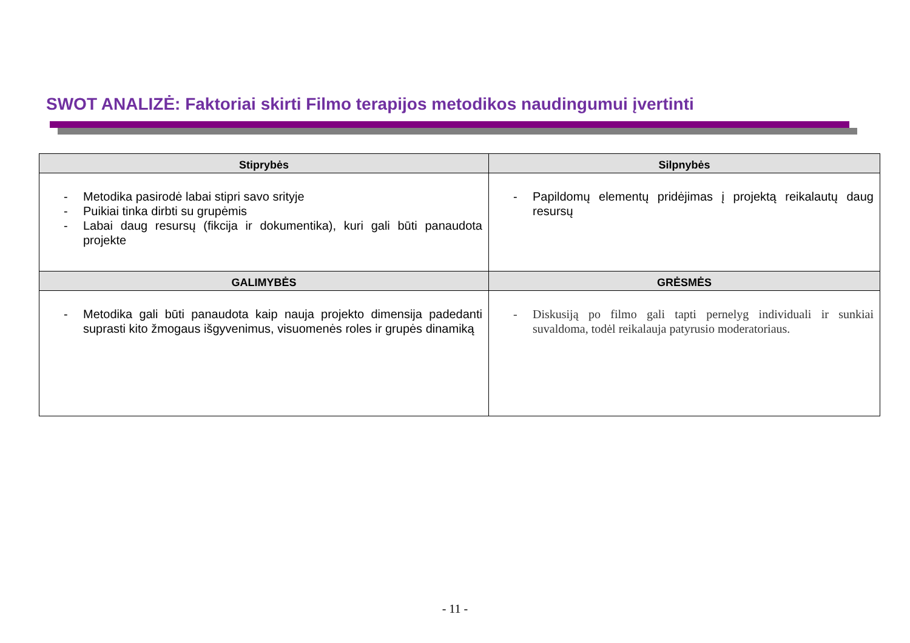SWOT ANALIZĖ: Faktoriai skirti Filmo terapijos metodikos naudingumui įvertinti
| Stiprybės | Silpnybės |
| --- | --- |
| - Metodika pasirodė labai stipri savo srityje - Puikiai tinka dirbti su grupėmis - Labai daug resursų (fikcija ir dokumentika), kuri gali būti panaudota projekte | - Papildomų elementų pridėjimas į projektą reikalautų daug resursų |
| GALIMYBĖS | GRĖSMĖS |
| - Metodika gali būti panaudota kaip nauja projekto dimensija padedanti suprasti kito žmogaus išgyvenimus, visuomenės roles ir grupės dinamiką | - Diskusiją po filmo gali tapti pernelyg individuali ir sunkiai suvaldoma, todėl reikalauja patyrusio moderatoriaus. |
- 11 -